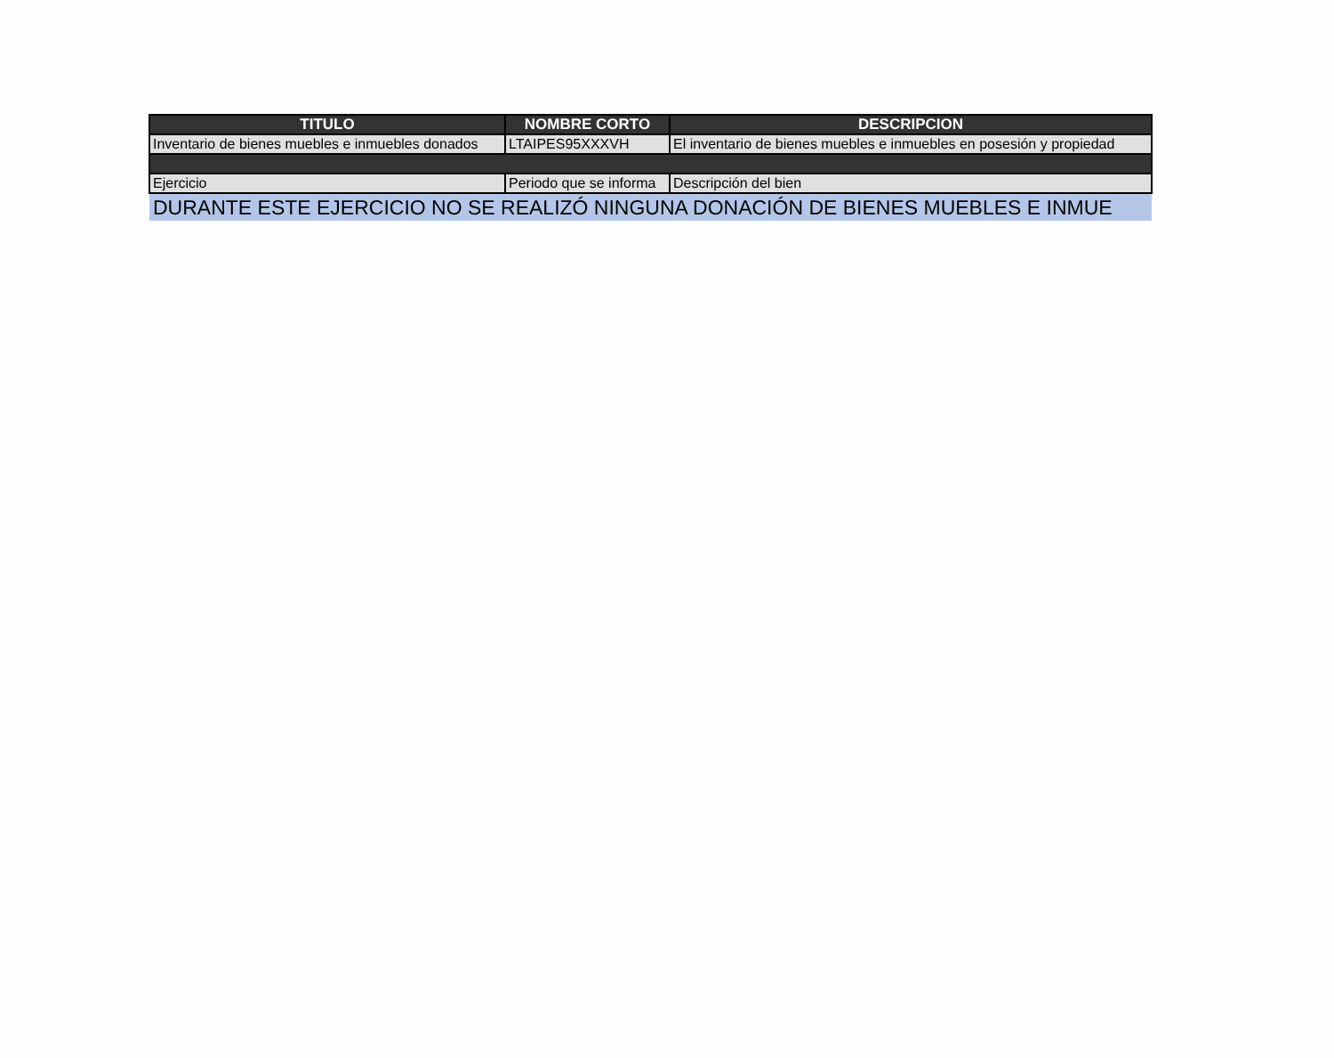| TITULO | NOMBRE CORTO | DESCRIPCION |
| --- | --- | --- |
| Inventario de bienes muebles e inmuebles donados | LTAIPES95XXXVH | El inventario de bienes muebles e inmuebles en posesión y propiedad |
| Ejercicio | Periodo que se informa | Descripción del bien |
| DURANTE ESTE EJERCICIO NO SE REALIZÓ NINGUNA DONACIÓN DE BIENES MUEBLES E INMUE | | |